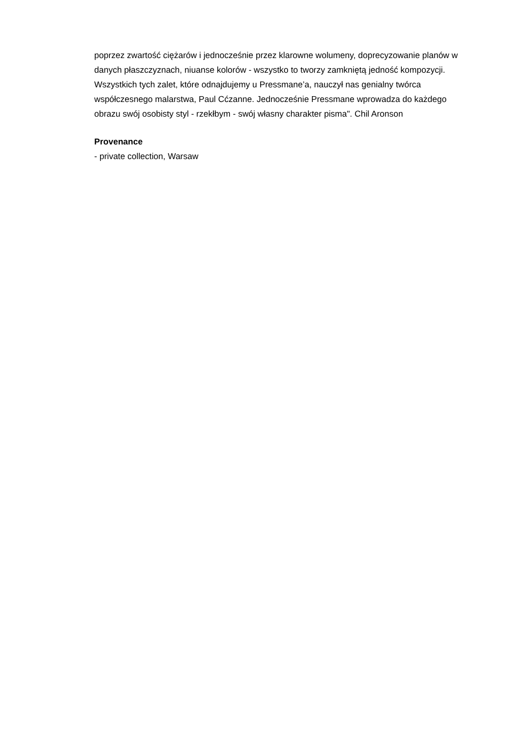poprzez zwartość ciężarów i jednocześnie przez klarowne wolumeny, doprecyzowanie planów w danych płaszczyznach, niuanse kolorów - wszystko to tworzy zamkniętą jedność kompozycji. Wszystkich tych zalet, które odnajdujemy u Pressmane’a, nauczył nas genialny twórca współczesnego malarstwa, Paul Cćzanne. Jednocześnie Pressmane wprowadza do każdego obrazu swój osobisty styl - rzekłbym - swój własny charakter pisma". Chil Aronson
Provenance
- private collection, Warsaw